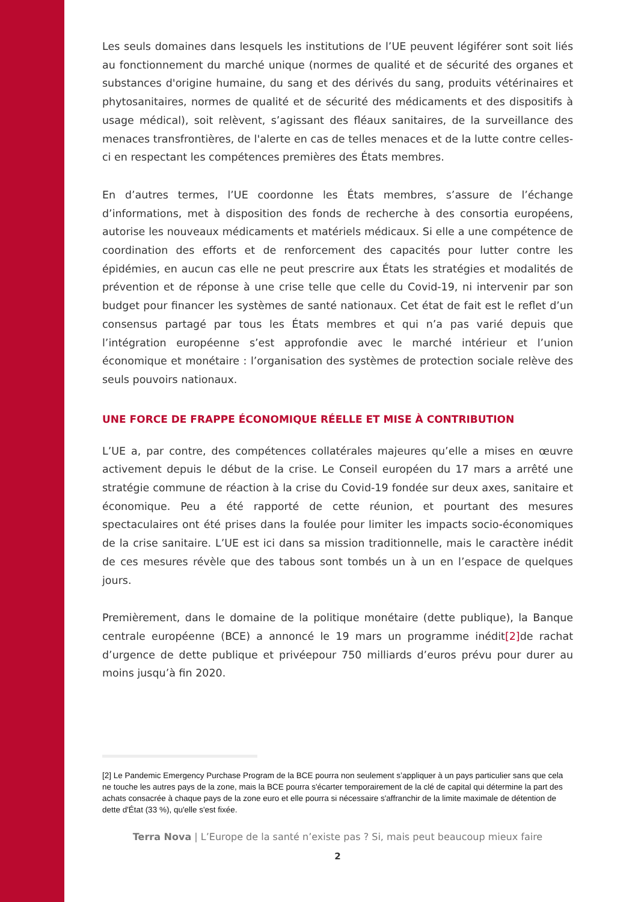Les seuls domaines dans lesquels les institutions de l’UE peuvent légiférer sont soit liés au fonctionnement du marché unique (normes de qualité et de sécurité des organes et substances d'origine humaine, du sang et des dérivés du sang, produits vétérinaires et phytosanitaires, normes de qualité et de sécurité des médicaments et des dispositifs à usage médical), soit relèvent, s’agissant des fléaux sanitaires, de la surveillance des menaces transfrontières, de l'alerte en cas de telles menaces et de la lutte contre celles-ci en respectant les compétences premières des États membres.
En d’autres termes, l’UE coordonne les États membres, s’assure de l’échange d’informations, met à disposition des fonds de recherche à des consortia européens, autorise les nouveaux médicaments et matériels médicaux. Si elle a une compétence de coordination des efforts et de renforcement des capacités pour lutter contre les épidémies, en aucun cas elle ne peut prescrire aux États les stratégies et modalités de prévention et de réponse à une crise telle que celle du Covid-19, ni intervenir par son budget pour financer les systèmes de santé nationaux. Cet état de fait est le reflet d’un consensus partagé par tous les États membres et qui n’a pas varié depuis que l’intégration européenne s’est approfondie avec le marché intérieur et l’union économique et monétaire : l’organisation des systèmes de protection sociale relève des seuls pouvoirs nationaux.
UNE FORCE DE FRAPPE ÉCONOMIQUE RÉELLE ET MISE À CONTRIBUTION
L’UE a, par contre, des compétences collatérales majeures qu’elle a mises en œuvre activement depuis le début de la crise. Le Conseil européen du 17 mars a arrêté une stratégie commune de réaction à la crise du Covid-19 fondée sur deux axes, sanitaire et économique. Peu a été rapporté de cette réunion, et pourtant des mesures spectaculaires ont été prises dans la foulée pour limiter les impacts socio-économiques de la crise sanitaire. L’UE est ici dans sa mission traditionnelle, mais le caractère inédit de ces mesures révèle que des tabous sont tombés un à un en l’espace de quelques jours.
Premièrement, dans le domaine de la politique monétaire (dette publique), la Banque centrale européenne (BCE) a annoncé le 19 mars un programme inédit[2] de rachat d’urgence de dette publique et privéepour 750 milliards d’euros prévu pour durer au moins jusqu’à fin 2020.
[2] Le Pandemic Emergency Purchase Program de la BCE pourra non seulement s’appliquer à un pays particulier sans que cela ne touche les autres pays de la zone, mais la BCE pourra s'écarter temporairement de la clé de capital qui détermine la part des achats consacrée à chaque pays de la zone euro et elle pourra si nécessaire s'affranchir de la limite maximale de détention de dette d'État (33 %), qu'elle s'est fixée.
Terra Nova | L’Europe de la santé n’existe pas ? Si, mais peut beaucoup mieux faire
2